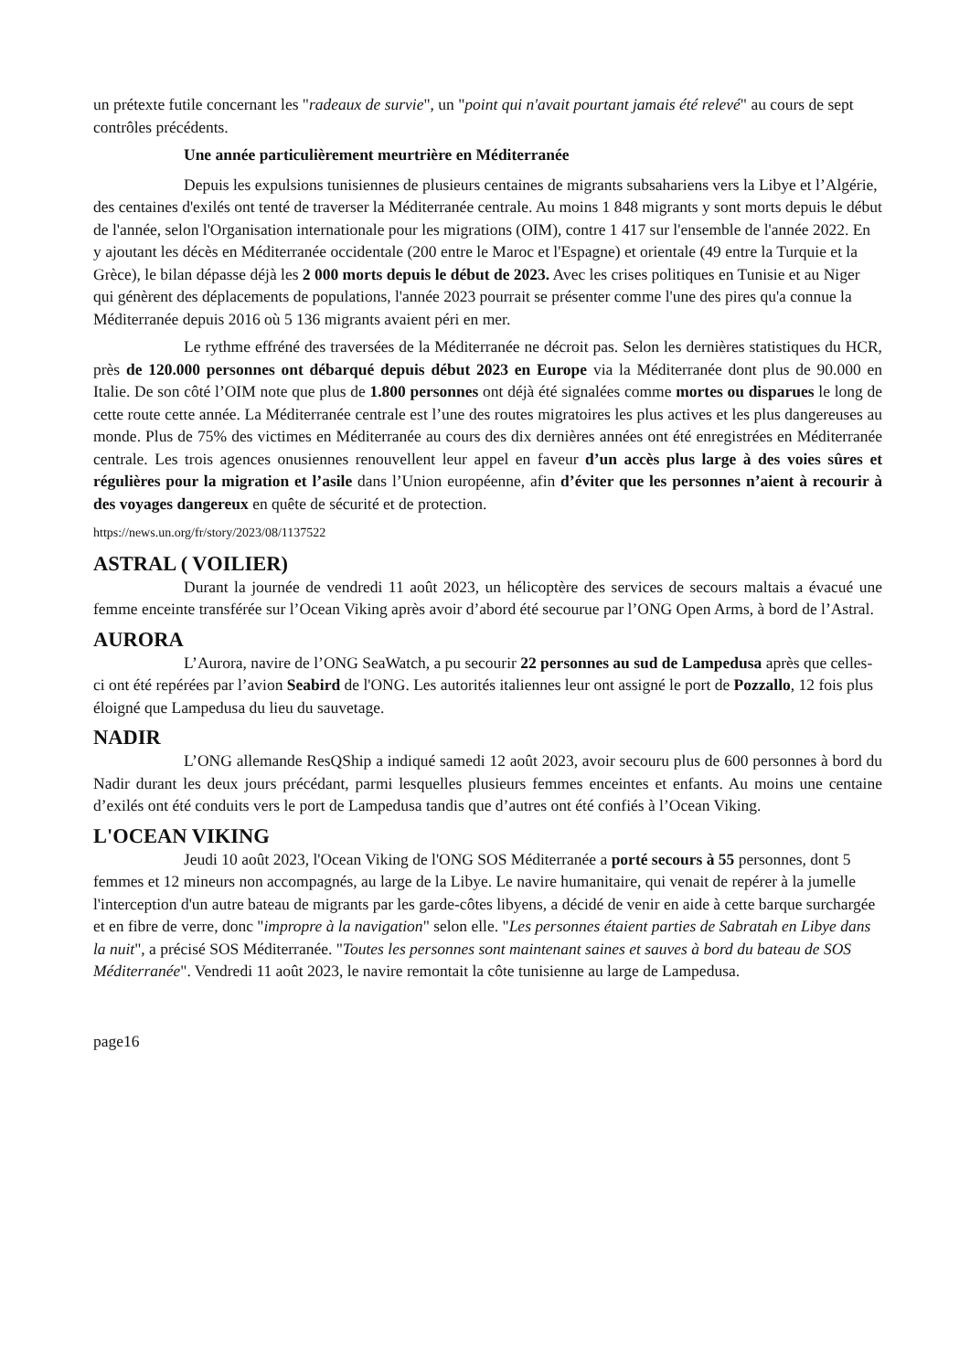un prétexte futile concernant les "radeaux de survie", un "point qui n'avait pourtant jamais été relevé" au cours de sept contrôles précédents.
Une année particulièrement meurtrière en Méditerranée
Depuis les expulsions tunisiennes de plusieurs centaines de migrants subsahariens vers la Libye et l’Algérie, des centaines d'exilés ont tenté de traverser la Méditerranée centrale. Au moins 1 848 migrants y sont morts depuis le début de l'année, selon l'Organisation internationale pour les migrations (OIM), contre 1 417 sur l'ensemble de l'année 2022. En y ajoutant les décès en Méditerranée occidentale (200 entre le Maroc et l'Espagne) et orientale (49 entre la Turquie et la Grèce), le bilan dépasse déjà les 2 000 morts depuis le début de 2023. Avec les crises politiques en Tunisie et au Niger qui génèrent des déplacements de populations, l'année 2023 pourrait se présenter comme l'une des pires qu'a connue la Méditerranée depuis 2016 où 5 136 migrants avaient péri en mer.
Le rythme effréné des traversées de la Méditerranée ne décroit pas. Selon les dernières statistiques du HCR, près de 120.000 personnes ont débarqué depuis début 2023 en Europe via la Méditerranée dont plus de 90.000 en Italie. De son côté l’OIM note que plus de 1.800 personnes ont déjà été signalées comme mortes ou disparues le long de cette route cette année. La Méditerranée centrale est l’une des routes migratoires les plus actives et les plus dangereuses au monde. Plus de 75% des victimes en Méditerranée au cours des dix dernières années ont été enregistrées en Méditerranée centrale. Les trois agences onusiennes renouvellent leur appel en faveur d’un accès plus large à des voies sûres et régulières pour la migration et l’asile dans l’Union européenne, afin d’éviter que les personnes n’aient à recourir à des voyages dangereux en quête de sécurité et de protection.
https://news.un.org/fr/story/2023/08/1137522
ASTRAL ( VOILIER)
Durant la journée de vendredi 11 août 2023, un hélicoptère des services de secours maltais a évacué une femme enceinte transférée sur l’Ocean Viking après avoir d’abord été secourue par l’ONG Open Arms, à bord de l’Astral.
AURORA
L’Aurora, navire de l’ONG SeaWatch, a pu secourir 22 personnes au sud de Lampedusa après que celles-ci ont été repérées par l’avion Seabird de l'ONG. Les autorités italiennes leur ont assigné le port de Pozzallo, 12 fois plus éloigné que Lampedusa du lieu du sauvetage.
NADIR
L’ONG allemande ResQShip a indiqué samedi 12 août 2023, avoir secouru plus de 600 personnes à bord du Nadir durant les deux jours précédant, parmi lesquelles plusieurs femmes enceintes et enfants. Au moins une centaine d’exilés ont été conduits vers le port de Lampedusa tandis que d’autres ont été confiés à l’Ocean Viking.
L'OCEAN VIKING
Jeudi 10 août 2023, l'Ocean Viking de l'ONG SOS Méditerranée a porté secours à 55 personnes, dont 5 femmes et 12 mineurs non accompagnés, au large de la Libye. Le navire humanitaire, qui venait de repérer à la jumelle l'interception d'un autre bateau de migrants par les garde-côtes libyens, a décidé de venir en aide à cette barque surchargée et en fibre de verre, donc "impropre à la navigation" selon elle. "Les personnes étaient parties de Sabratah en Libye dans la nuit", a précisé SOS Méditerranée. "Toutes les personnes sont maintenant saines et sauves à bord du bateau de SOS Méditerranée". Vendredi 11 août 2023, le navire remontait la côte tunisienne au large de Lampedusa.
page16